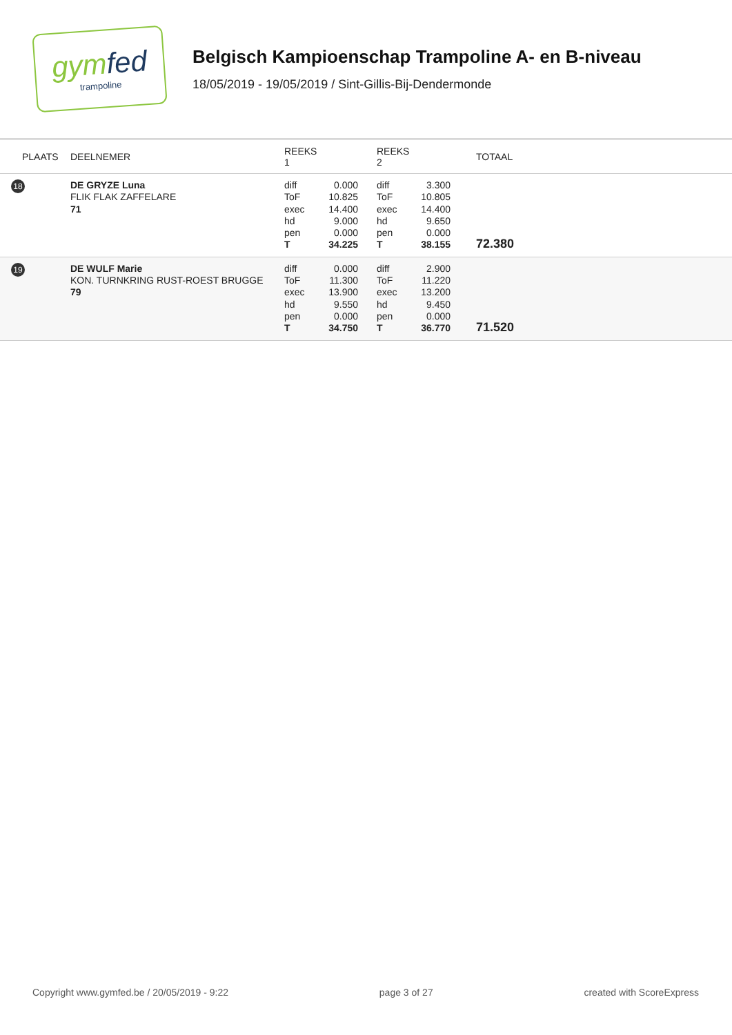gymfed
trampoline
Belgisch Kampioenschap Trampoline A- en B-niveau
18/05/2019 - 19/05/2019 / Sint-Gillis-Bij-Dendermonde
| PLAATS | DEELNEMER | REEKS 1 | | REEKS 2 | | TOTAAL |
| --- | --- | --- | --- | --- | --- | --- |
| 18 | DE GRYZE Luna FLIK FLAK ZAFFELARE 71 | diff ToF exec hd pen T | 0.000 10.825 14.400 9.000 0.000 34.225 | diff ToF exec hd pen T | 3.300 10.805 14.400 9.650 0.000 38.155 | 72.380 |
| 19 | DE WULF Marie KON. TURNKRING RUST-ROEST BRUGGE 79 | diff ToF exec hd pen T | 0.000 11.300 13.900 9.550 0.000 34.750 | diff ToF exec hd pen T | 2.900 11.220 13.200 9.450 0.000 36.770 | 71.520 |
Copyright www.gymfed.be / 20/05/2019 - 9:22 page 3 of 27 created with ScoreExpress